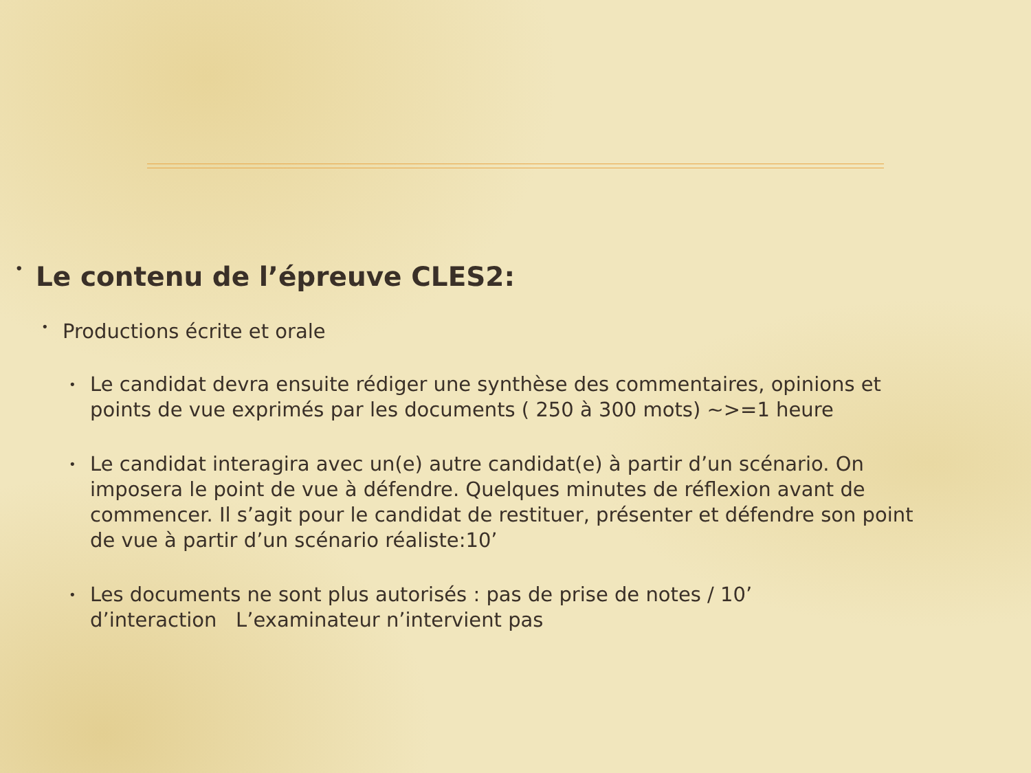• Le contenu de l’épreuve CLES2:
• Productions écrite et orale
• Le candidat devra ensuite rédiger une synthèse des commentaires, opinions et points de vue exprimés par les documents ( 250 à 300 mots) ~>=1 heure
• Le candidat interagira avec un(e) autre candidat(e) à partir d’un scénario. On imposera le point de vue à défendre. Quelques minutes de réflexion avant de commencer. Il s’agit pour le candidat de restituer, présenter et défendre son point de vue à partir d’un scénario réaliste:10’
• Les documents ne sont plus autorisés : pas de prise de notes / 10’ d’interaction L’examinateur n’intervient pas